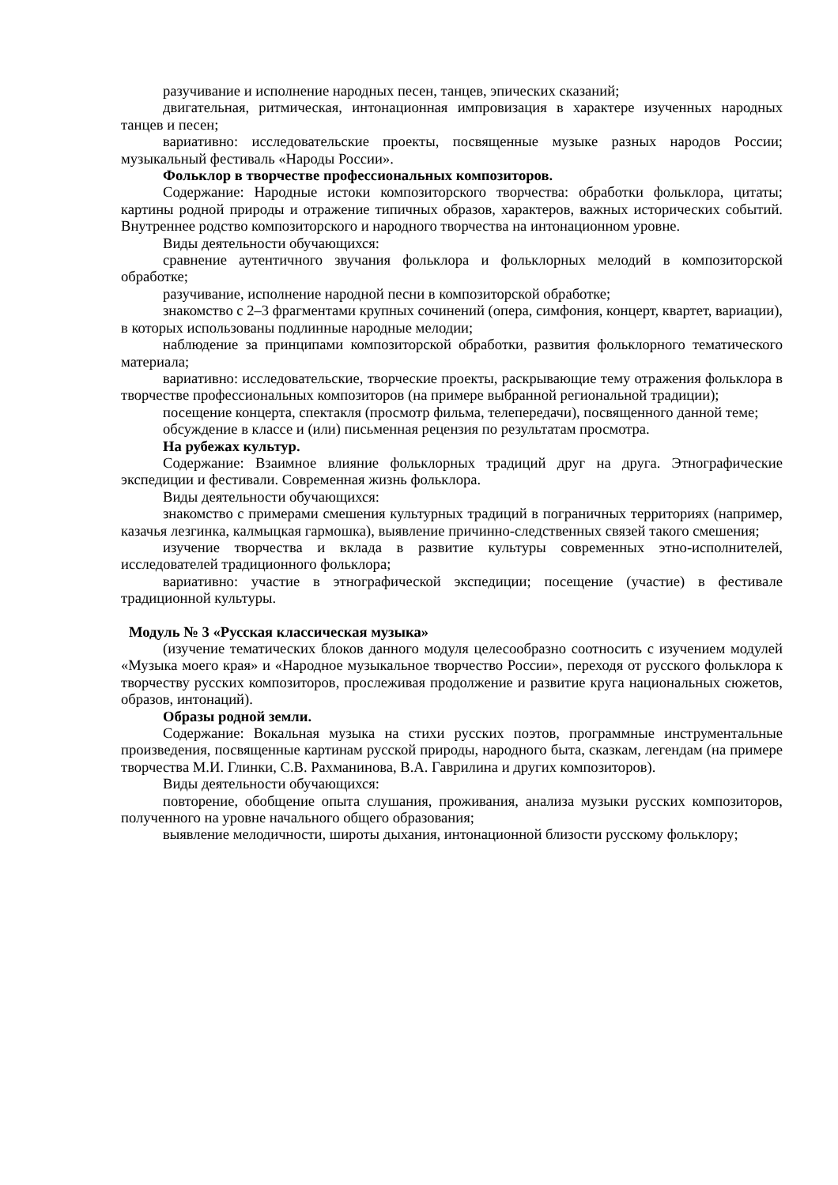разучивание и исполнение народных песен, танцев, эпических сказаний;
двигательная, ритмическая, интонационная импровизация в характере изученных народных танцев и песен;
вариативно: исследовательские проекты, посвященные музыке разных народов России; музыкальный фестиваль «Народы России».
Фольклор в творчестве профессиональных композиторов.
Содержание: Народные истоки композиторского творчества: обработки фольклора, цитаты; картины родной природы и отражение типичных образов, характеров, важных исторических событий. Внутреннее родство композиторского и народного творчества на интонационном уровне.
Виды деятельности обучающихся:
сравнение аутентичного звучания фольклора и фольклорных мелодий в композиторской обработке;
разучивание, исполнение народной песни в композиторской обработке;
знакомство с 2–3 фрагментами крупных сочинений (опера, симфония, концерт, квартет, вариации), в которых использованы подлинные народные мелодии;
наблюдение за принципами композиторской обработки, развития фольклорного тематического материала;
вариативно: исследовательские, творческие проекты, раскрывающие тему отражения фольклора в творчестве профессиональных композиторов (на примере выбранной региональной традиции);
посещение концерта, спектакля (просмотр фильма, телепередачи), посвященного данной теме;
обсуждение в классе и (или) письменная рецензия по результатам просмотра.
На рубежах культур.
Содержание: Взаимное влияние фольклорных традиций друг на друга. Этнографические экспедиции и фестивали. Современная жизнь фольклора.
Виды деятельности обучающихся:
знакомство с примерами смешения культурных традиций в пограничных территориях (например, казачья лезгинка, калмыцкая гармошка), выявление причинно-следственных связей такого смешения;
изучение творчества и вклада в развитие культуры современных этно-исполнителей, исследователей традиционного фольклора;
вариативно: участие в этнографической экспедиции; посещение (участие) в фестивале традиционной культуры.
Модуль № 3 «Русская классическая музыка»
(изучение тематических блоков данного модуля целесообразно соотносить с изучением модулей «Музыка моего края» и «Народное музыкальное творчество России», переходя от русского фольклора к творчеству русских композиторов, прослеживая продолжение и развитие круга национальных сюжетов, образов, интонаций).
Образы родной земли.
Содержание: Вокальная музыка на стихи русских поэтов, программные инструментальные произведения, посвященные картинам русской природы, народного быта, сказкам, легендам (на примере творчества М.И. Глинки, С.В. Рахманинова, В.А. Гаврилина и других композиторов).
Виды деятельности обучающихся:
повторение, обобщение опыта слушания, проживания, анализа музыки русских композиторов, полученного на уровне начального общего образования;
выявление мелодичности, широты дыхания, интонационной близости русскому фольклору;